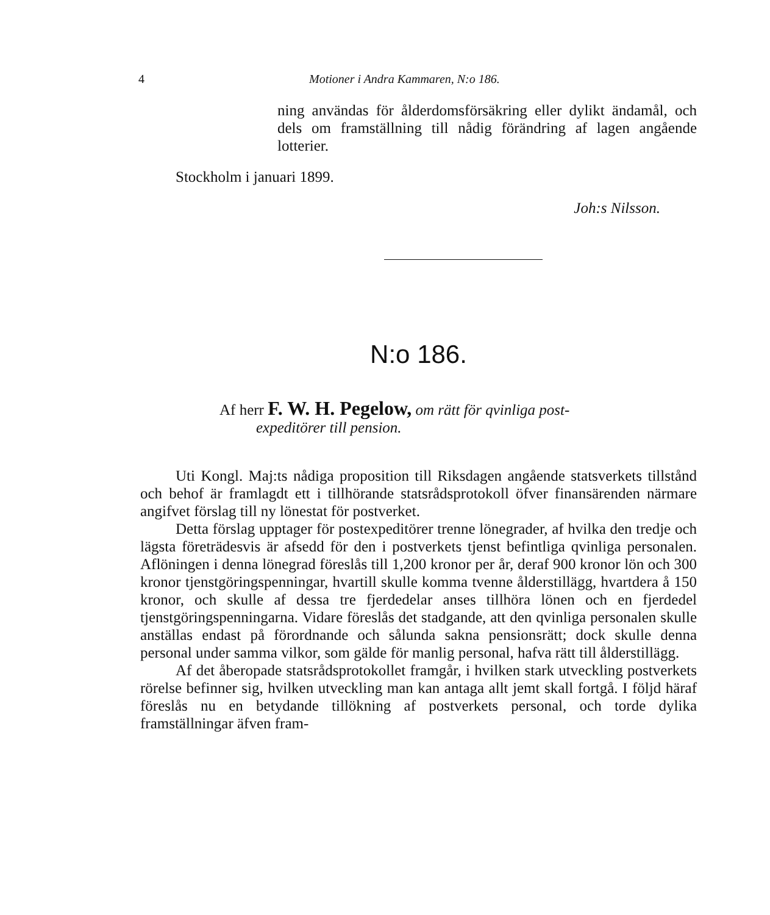4 Motioner i Andra Kammaren, N:o 186.
ning användas för ålderdomsförsäkring eller dylikt ändamål, och dels om framställning till nådig förändring af lagen angående lotterier.
Stockholm i januari 1899.
Joh:s Nilsson.
N:o 186.
Af herr F. W. H. Pegelow, om rätt för qvinliga post-
expeditörer till pension.
Uti Kongl. Maj:ts nådiga proposition till Riksdagen angående statsverkets tillstånd och behof är framlagdt ett i tillhörande statsrådsprotokoll öfver finansärenden närmare angifvet förslag till ny lönestat för postverket.
Detta förslag upptager för postexpeditörer trenne lönegrader, af hvilka den tredje och lägsta företrädesvis är afsedd för den i postverkets tjenst befintliga qvinliga personalen. Aflöningen i denna lönegrad föreslås till 1,200 kronor per år, deraf 900 kronor lön och 300 kronor tjenstgöringspenningar, hvartill skulle komma tvenne ålderstillägg, hvartdera å 150 kronor, och skulle af dessa tre fjerdedelar anses tillhöra lönen och en fjerdedel tjenstgöringspenningarna. Vidare föreslås det stadgande, att den qvinliga personalen skulle anställas endast på förordnande och sålunda sakna pensionsrätt; dock skulle denna personal under samma vilkor, som gälde för manlig personal, hafva rätt till ålderstillägg.
Af det åberopade statsrådsprotokollet framgår, i hvilken stark utveckling postverkets rörelse befinner sig, hvilken utveckling man kan antaga allt jemt skall fortgå. I följd häraf föreslås nu en betydande tillökning af postverkets personal, och torde dylika framställningar äfven fram-